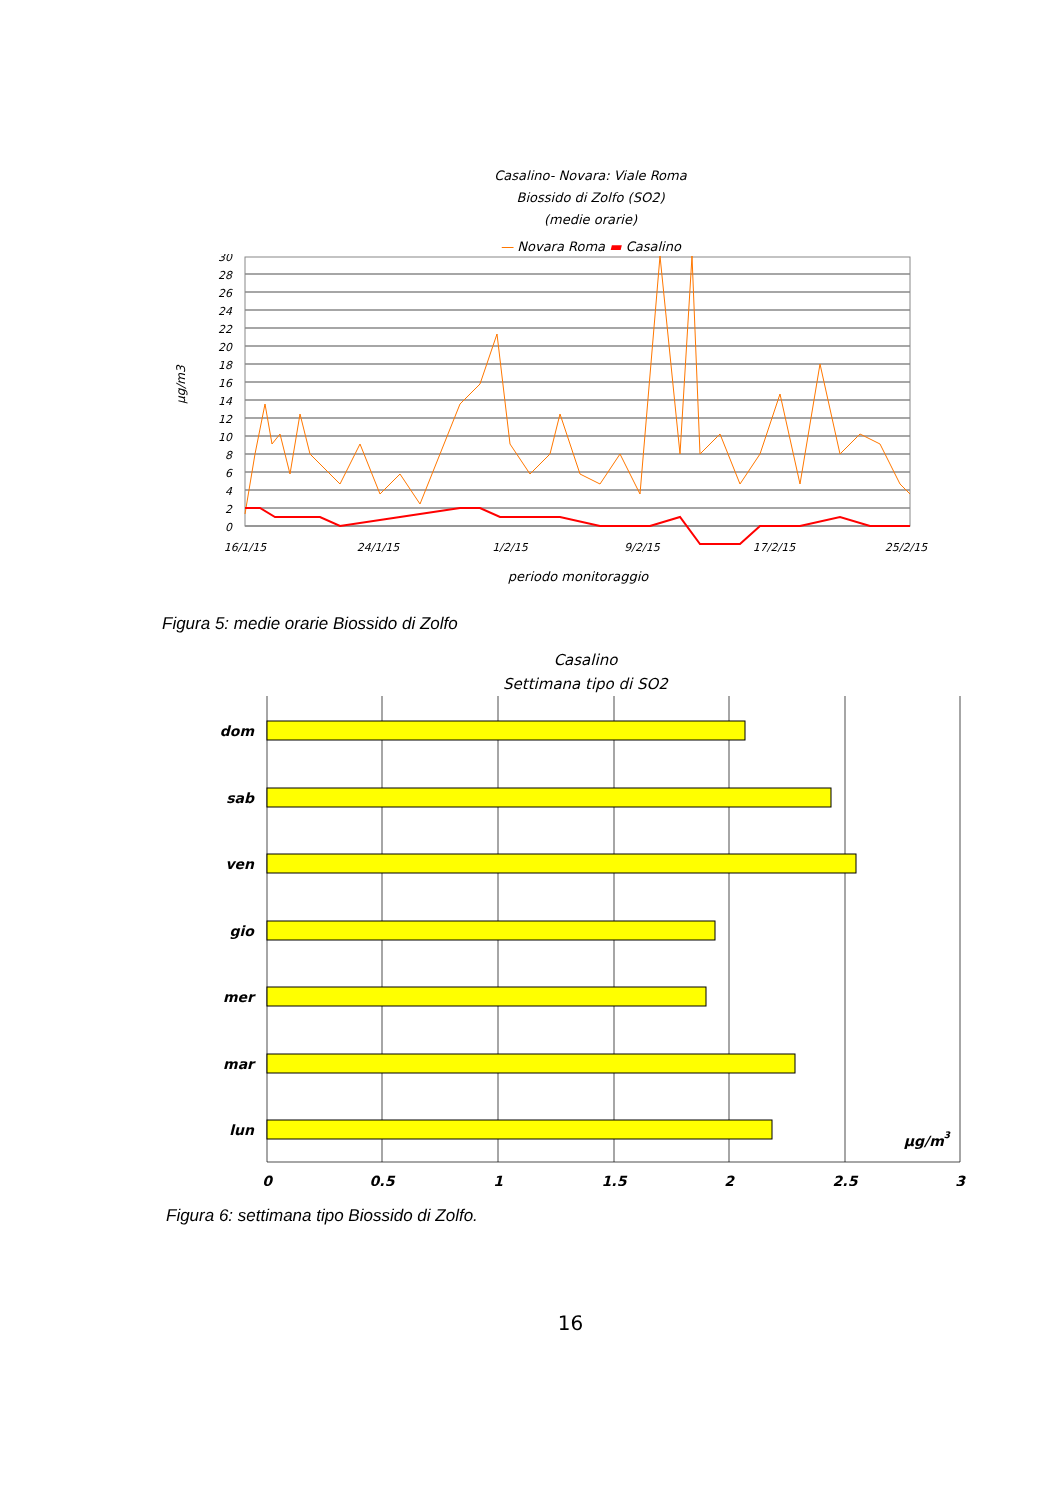Casalino- Novara: Viale Roma
Biossido di Zolfo (SO2)
(medie orarie)
— Novara Roma ▬ Casalino
µg/m3
30
28
26
24
22
20
18
16
14
12
10
8
6
4
2
0
16/1/15
24/1/15
1/2/15
9/2/15
17/2/15
25/2/15
periodo monitoraggio
Figura 5: medie orarie Biossido di Zolfo
Casalino
Settimana tipo di SO2
dom
sab
ven
gio
mer
mar
lun
µg/m3
0
0,5
1
1,5
2
2,5
3
Figura 6: settimana tipo Biossido di Zolfo.
16